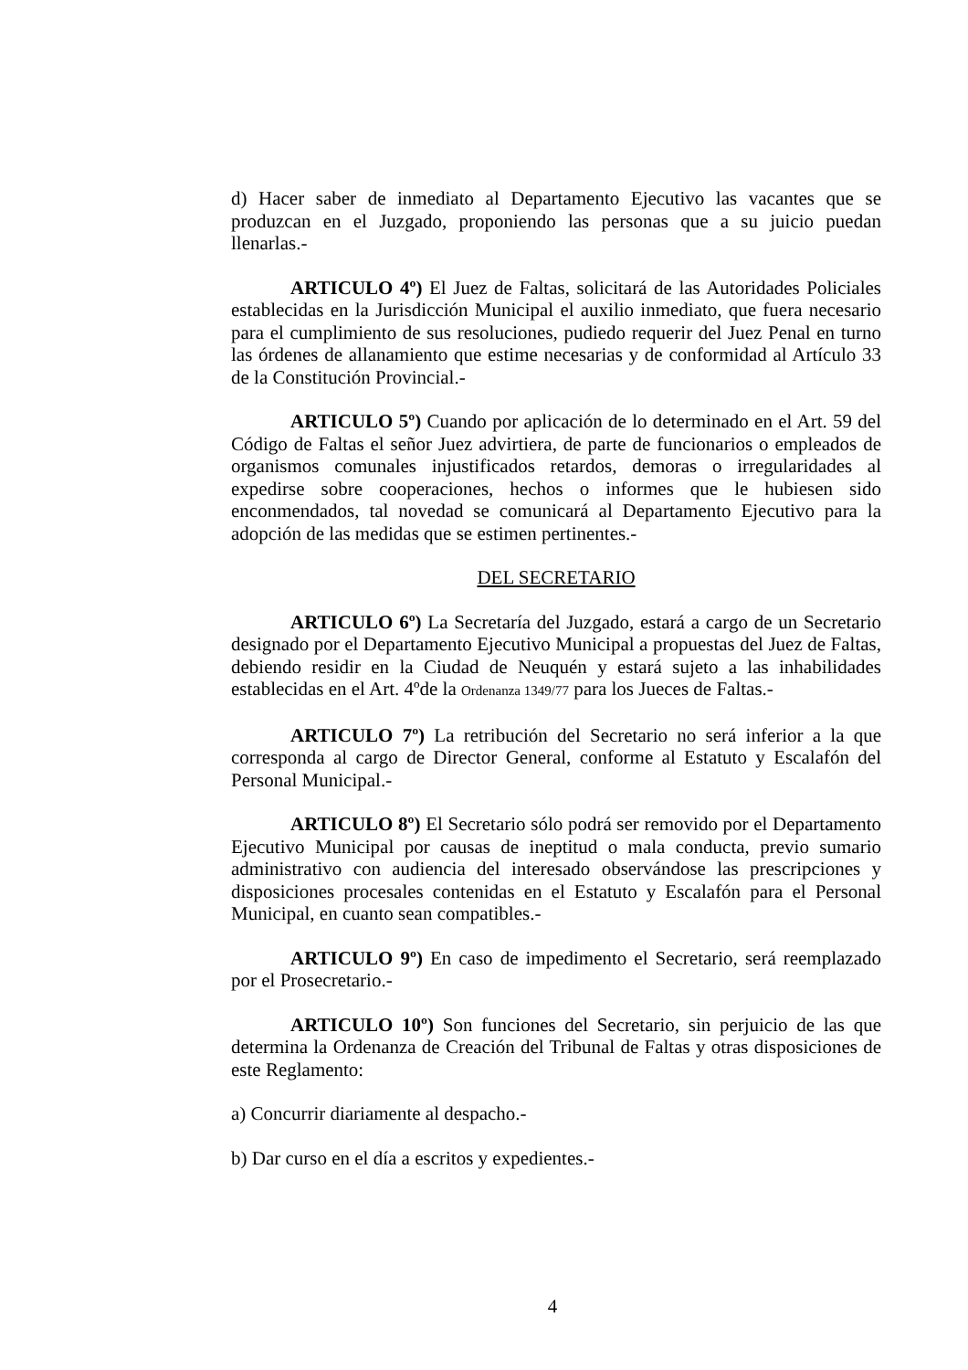d) Hacer saber de inmediato al Departamento Ejecutivo las vacantes que se produzcan en el Juzgado, proponiendo las personas que a su juicio puedan llenarlas.-
ARTICULO 4º) El Juez de Faltas, solicitará de las Autoridades Policiales establecidas en la Jurisdicción Municipal el auxilio inmediato, que fuera necesario para el cumplimiento de sus resoluciones, pudiedo requerir del Juez Penal en turno las órdenes de allanamiento que estime necesarias y de conformidad al Artículo 33 de la Constitución Provincial.-
ARTICULO 5º) Cuando por aplicación de lo determinado en el Art. 59 del Código de Faltas el señor Juez advirtiera, de parte de funcionarios o empleados de organismos comunales injustificados retardos, demoras o irregularidades al expedirse sobre cooperaciones, hechos o informes que le hubiesen sido enconmendados, tal novedad se comunicará al Departamento Ejecutivo para la adopción de las medidas que se estimen pertinentes.-
DEL SECRETARIO
ARTICULO 6º) La Secretaría del Juzgado, estará a cargo de un Secretario designado por el Departamento Ejecutivo Municipal a propuestas del Juez de Faltas, debiendo residir en la Ciudad de Neuquén y estará sujeto a las inhabilidades establecidas en el Art. 4ºde la Ordenanza 1349/77 para los Jueces de Faltas.-
ARTICULO 7º) La retribución del Secretario no será inferior a la que corresponda al cargo de Director General, conforme al Estatuto y Escalafón del Personal Municipal.-
ARTICULO 8º) El Secretario sólo podrá ser removido por el Departamento Ejecutivo Municipal por causas de ineptitud o mala conducta, previo sumario administrativo con audiencia del interesado observándose las prescripciones y disposiciones procesales contenidas en el Estatuto y Escalafón para el Personal Municipal, en cuanto sean compatibles.-
ARTICULO 9º) En caso de impedimento el Secretario, será reemplazado por el Prosecretario.-
ARTICULO 10º) Son funciones del Secretario, sin perjuicio de las que determina la Ordenanza de Creación del Tribunal de Faltas y otras disposiciones de este Reglamento:
a) Concurrir diariamente al despacho.-
b) Dar curso en el día a escritos y expedientes.-
4